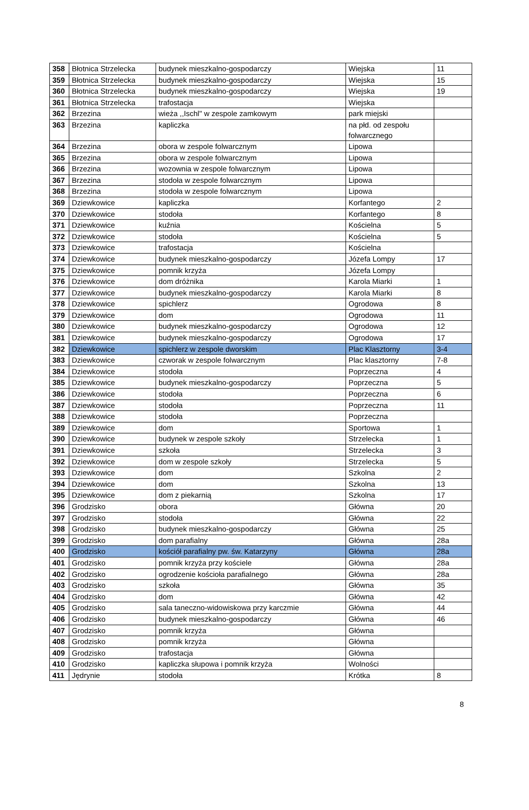| 358 | Błotnica Strzelecka | budynek mieszkalno-gospodarczy | Wiejska | 11 |
| 359 | Błotnica Strzelecka | budynek mieszkalno-gospodarczy | Wiejska | 15 |
| 360 | Błotnica Strzelecka | budynek mieszkalno-gospodarczy | Wiejska | 19 |
| 361 | Błotnica Strzelecka | trafostacja | Wiejska | |
| 362 | Brzezina | wieża ,,Ischl" w zespole zamkowym | park miejski | |
| 363 | Brzezina | kapliczka | na płd. od zespołu folwarcznego | |
| 364 | Brzezina | obora w zespole folwarcznym | Lipowa | |
| 365 | Brzezina | obora w zespole folwarcznym | Lipowa | |
| 366 | Brzezina | wozownia w zespole folwarcznym | Lipowa | |
| 367 | Brzezina | stodoła w zespole folwarcznym | Lipowa | |
| 368 | Brzezina | stodoła w zespole folwarcznym | Lipowa | |
| 369 | Dziewkowice | kapliczka | Korfantego | 2 |
| 370 | Dziewkowice | stodoła | Korfantego | 8 |
| 371 | Dziewkowice | kuźnia | Kościelna | 5 |
| 372 | Dziewkowice | stodoła | Kościelna | 5 |
| 373 | Dziewkowice | trafostacja | Kościelna | |
| 374 | Dziewkowice | budynek mieszkalno-gospodarczy | Józefa Lompy | 17 |
| 375 | Dziewkowice | pomnik krzyża | Józefa Lompy | |
| 376 | Dziewkowice | dom dróżnika | Karola Miarki | 1 |
| 377 | Dziewkowice | budynek mieszkalno-gospodarczy | Karola Miarki | 8 |
| 378 | Dziewkowice | spichlerz | Ogrodowa | 8 |
| 379 | Dziewkowice | dom | Ogrodowa | 11 |
| 380 | Dziewkowice | budynek mieszkalno-gospodarczy | Ogrodowa | 12 |
| 381 | Dziewkowice | budynek mieszkalno-gospodarczy | Ogrodowa | 17 |
| 382 | Dziewkowice | spichlerz w zespole dworskim | Plac Klasztorny | 3-4 |
| 383 | Dziewkowice | czworak w zespole folwarcznym | Plac klasztorny | 7-8 |
| 384 | Dziewkowice | stodoła | Poprzeczna | 4 |
| 385 | Dziewkowice | budynek mieszkalno-gospodarczy | Poprzeczna | 5 |
| 386 | Dziewkowice | stodoła | Poprzeczna | 6 |
| 387 | Dziewkowice | stodoła | Poprzeczna | 11 |
| 388 | Dziewkowice | stodoła | Poprzeczna | |
| 389 | Dziewkowice | dom | Sportowa | 1 |
| 390 | Dziewkowice | budynek w zespole szkoły | Strzelecka | 1 |
| 391 | Dziewkowice | szkoła | Strzelecka | 3 |
| 392 | Dziewkowice | dom w zespole szkoły | Strzelecka | 5 |
| 393 | Dziewkowice | dom | Szkolna | 2 |
| 394 | Dziewkowice | dom | Szkolna | 13 |
| 395 | Dziewkowice | dom z piekarnią | Szkolna | 17 |
| 396 | Grodzisko | obora | Główna | 20 |
| 397 | Grodzisko | stodoła | Główna | 22 |
| 398 | Grodzisko | budynek mieszkalno-gospodarczy | Główna | 25 |
| 399 | Grodzisko | dom parafialny | Główna | 28a |
| 400 | Grodzisko | kościół parafialny pw. św. Katarzyny | Główna | 28a |
| 401 | Grodzisko | pomnik krzyża przy kościele | Główna | 28a |
| 402 | Grodzisko | ogrodzenie kościoła parafialnego | Główna | 28a |
| 403 | Grodzisko | szkoła | Główna | 35 |
| 404 | Grodzisko | dom | Główna | 42 |
| 405 | Grodzisko | sala taneczno-widowiskowa przy karczmie | Główna | 44 |
| 406 | Grodzisko | budynek mieszkalno-gospodarczy | Główna | 46 |
| 407 | Grodzisko | pomnik krzyża | Główna | |
| 408 | Grodzisko | pomnik krzyża | Główna | |
| 409 | Grodzisko | trafostacja | Główna | |
| 410 | Grodzisko | kapliczka słupowa i pomnik krzyża | Wolności | |
| 411 | Jędrynie | stodoła | Krótka | 8 |
8